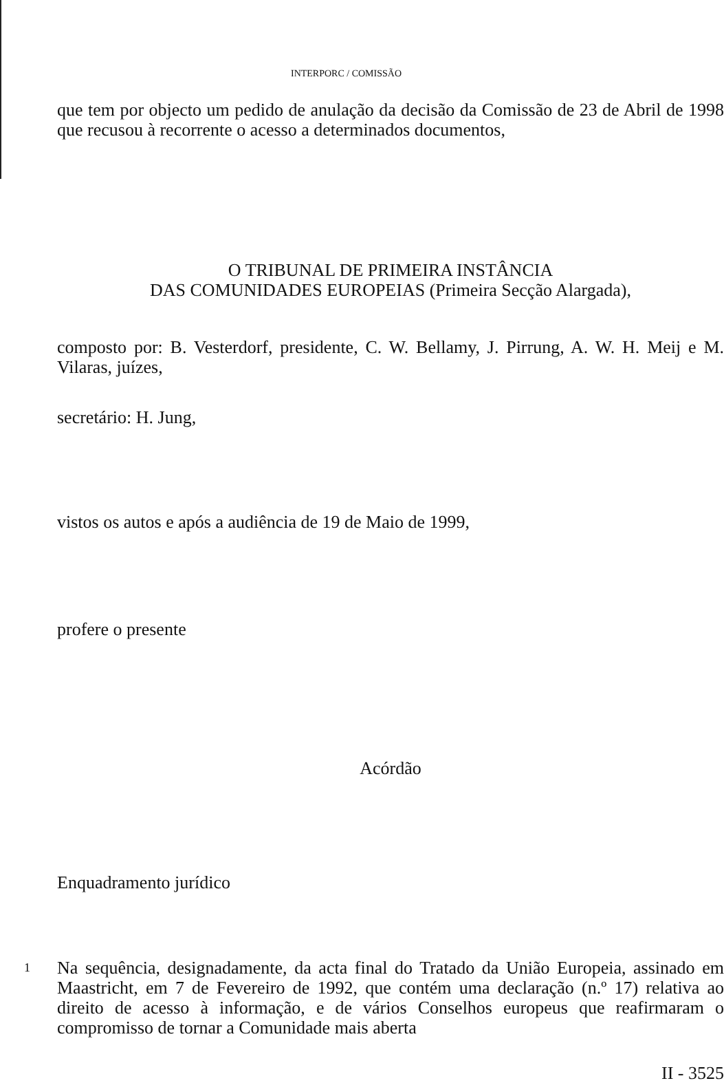INTERPORC / COMISSÃO
que tem por objecto um pedido de anulação da decisão da Comissão de 23 de Abril de 1998 que recusou à recorrente o acesso a determinados documentos,
O TRIBUNAL DE PRIMEIRA INSTÂNCIA
DAS COMUNIDADES EUROPEIAS (Primeira Secção Alargada),
composto por: B. Vesterdorf, presidente, C. W. Bellamy, J. Pirrung, A. W. H. Meij e M. Vilaras, juízes,
secretário: H. Jung,
vistos os autos e após a audiência de 19 de Maio de 1999,
profere o presente
Acórdão
Enquadramento jurídico
1
Na sequência, designadamente, da acta final do Tratado da União Europeia, assinado em Maastricht, em 7 de Fevereiro de 1992, que contém uma declaração (n.º 17) relativa ao direito de acesso à informação, e de vários Conselhos europeus que reafirmaram o compromisso de tornar a Comunidade mais aberta
II - 3525